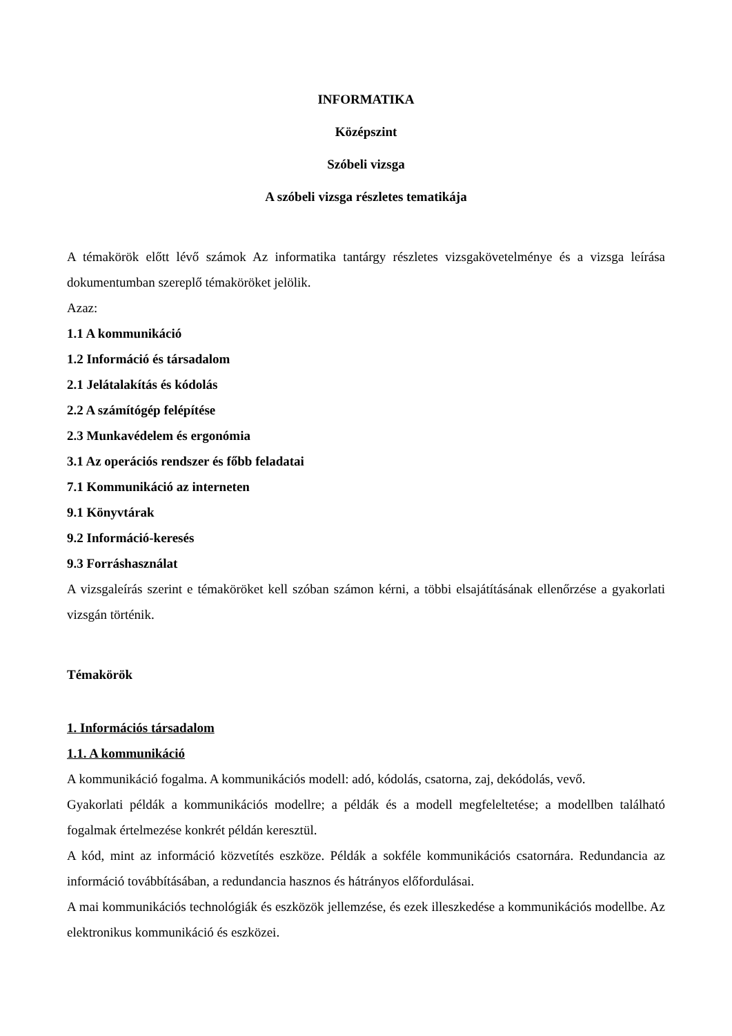INFORMATIKA
Középszint
Szóbeli vizsga
A szóbeli vizsga részletes tematikája
A témakörök előtt lévő számok Az informatika tantárgy részletes vizsgakövetelménye és a vizsga leírása dokumentumban szereplő témaköröket jelölik.
Azaz:
1.1 A kommunikáció
1.2 Információ és társadalom
2.1 Jelátalakítás és kódolás
2.2 A számítógép felépítése
2.3 Munkavédelem és ergonómia
3.1 Az operációs rendszer és főbb feladatai
7.1 Kommunikáció az interneten
9.1 Könyvtárak
9.2 Információ-keresés
9.3 Forráshasználat
A vizsgaleírás szerint e témaköröket kell szóban számon kérni, a többi elsajátításának ellenőrzése a gyakorlati vizsgán történik.
Témakörök
1. Információs társadalom
1.1. A kommunikáció
A kommunikáció fogalma. A kommunikációs modell: adó, kódolás, csatorna, zaj, dekódolás, vevő.
Gyakorlati példák a kommunikációs modellre; a példák és a modell megfeleltetése; a modellben található fogalmak értelmezése konkrét példán keresztül.
A kód, mint az információ közvetítés eszköze. Példák a sokféle kommunikációs csatornára. Redundancia az információ továbbításában, a redundancia hasznos és hátrányos előfordulásai.
A mai kommunikációs technológiák és eszközök jellemzése, és ezek illeszkedése a kommunikációs modellbe. Az elektronikus kommunikáció és eszközei.